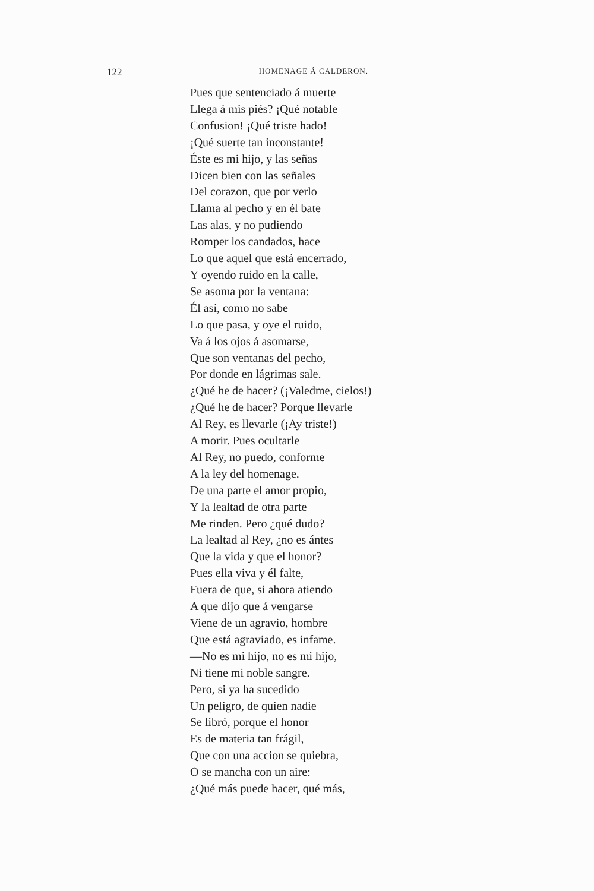122 HOMENAGE Á CALDERON.
Pues que sentenciado á muerte
Llega á mis piés? ¡Qué notable
Confusion! ¡Qué triste hado!
¡Qué suerte tan inconstante!
Éste es mi hijo, y las señas
Dicen bien con las señales
Del corazon, que por verlo
Llama al pecho y en él bate
Las alas, y no pudiendo
Romper los candados, hace
Lo que aquel que está encerrado,
Y oyendo ruido en la calle,
Se asoma por la ventana:
Él así, como no sabe
Lo que pasa, y oye el ruido,
Va á los ojos á asomarse,
Que son ventanas del pecho,
Por donde en lágrimas sale.
¿Qué he de hacer? (¡Valedme, cielos!)
¿Qué he de hacer? Porque llevarle
Al Rey, es llevarle (¡Ay triste!)
A morir. Pues ocultarle
Al Rey, no puedo, conforme
A la ley del homenage.
De una parte el amor propio,
Y la lealtad de otra parte
Me rinden. Pero ¿qué dudo?
La lealtad al Rey, ¿no es ántes
Que la vida y que el honor?
Pues ella viva y él falte,
Fuera de que, si ahora atiendo
A que dijo que á vengarse
Viene de un agravio, hombre
Que está agraviado, es infame.
—No es mi hijo, no es mi hijo,
Ni tiene mi noble sangre.
Pero, si ya ha sucedido
Un peligro, de quien nadie
Se libró, porque el honor
Es de materia tan frágil,
Que con una accion se quiebra,
O se mancha con un aire:
¿Qué más puede hacer, qué más,